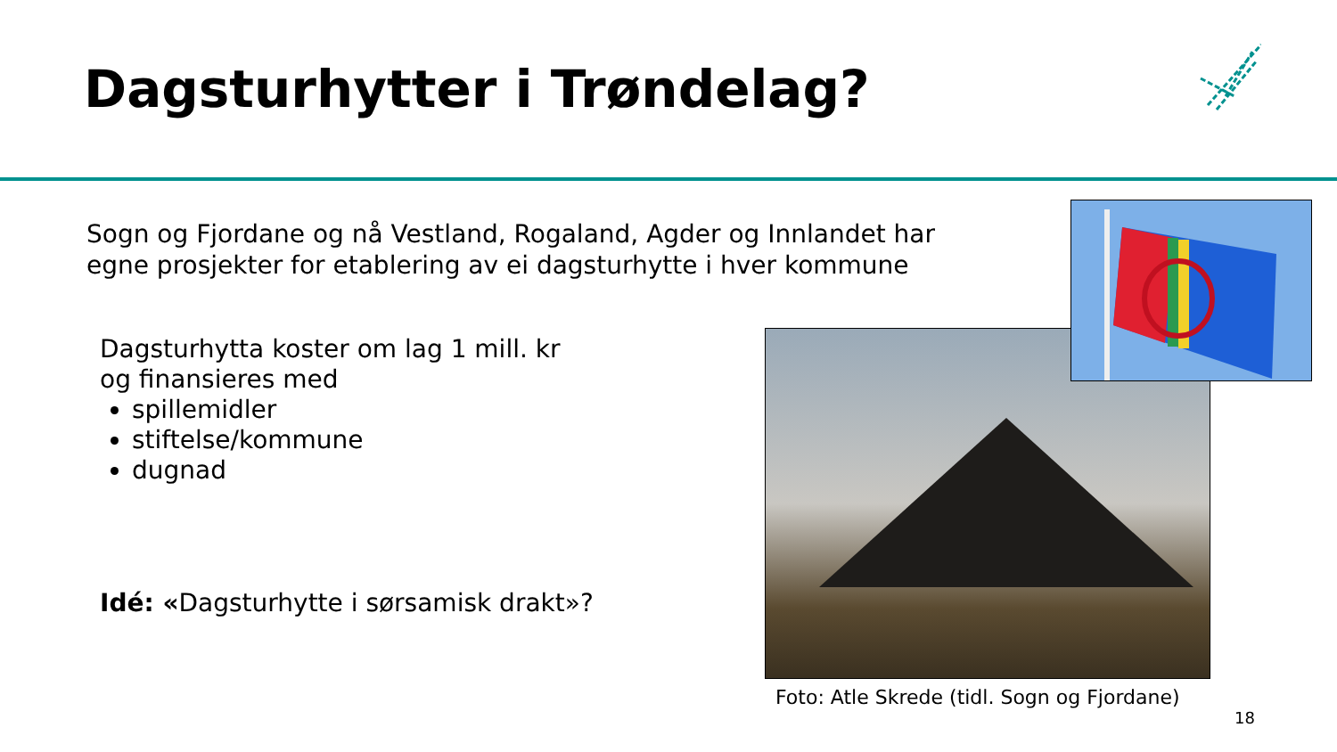Dagsturhytter i Trøndelag?
Sogn og Fjordane og nå Vestland, Rogaland, Agder og Innlandet har
egne prosjekter for etablering av ei dagsturhytte i hver kommune
Dagsturhytta koster om lag 1 mill. kr
og finansieres med
spillemidler
stiftelse/kommune
dugnad
Idé: «Dagsturhytte i sørsamisk drakt»?
Foto: Atle Skrede (tidl. Sogn og Fjordane)
18